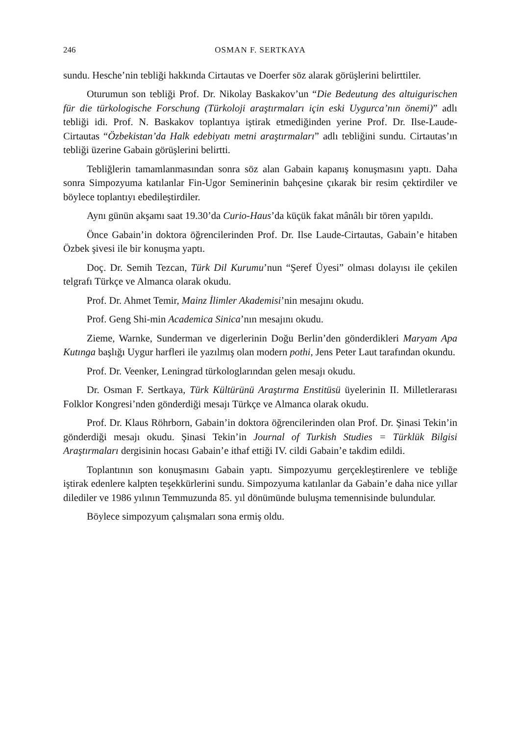246 OSMAN F. SERTKAYA
sundu. Hesche’nin tebliği hakkında Cirtautas ve Doerfer söz alarak görüşlerini belirttiler.
Oturumun son tebliği Prof. Dr. Nikolay Baskakov’un “Die Bedeutung des altuigurischen für die türkologische Forschung (Türkoloji araştırmaları için eski Uygurca’nın önemi)” adlı tebliği idi. Prof. N. Baskakov toplantıya iştirak etmediğinden yerine Prof. Dr. Ilse-Laude-Cirtautas “Özbekistan’da Halk edebiyatı metni araştırmaları” adlı tebliğini sundu. Cirtautas’ın tebliği üzerine Gabain görüşlerini belirtti.
Tebliğlerin tamamlanmasından sonra söz alan Gabain kapanış konuşmasını yaptı. Daha sonra Simpozyuma katılanlar Fin-Ugor Seminerinin bahçesine çıkarak bir resim çektirdiler ve böylece toplantıyı ebedileştirdiler.
Aynı günün akşamı saat 19.30’da Curio-Haus’da küçük fakat mânâlı bir tören yapıldı.
Önce Gabain’in doktora öğrencilerinden Prof. Dr. Ilse Laude-Cirtautas, Gabain’e hitaben Özbek şivesi ile bir konuşma yaptı.
Doç. Dr. Semih Tezcan, Türk Dil Kurumu’nun “Şeref Üyesi” olması dolayısı ile çekilen telgrafı Türkçe ve Almanca olarak okudu.
Prof. Dr. Ahmet Temir, Mainz İlimler Akademisi’nin mesajını okudu.
Prof. Geng Shi-min Academica Sinica’nın mesajını okudu.
Zieme, Warnke, Sunderman ve digerlerinin Doğu Berlin’den gönderdikleri Maryam Apa Kutınga başlığı Uygur harfleri ile yazılmış olan modern pothi, Jens Peter Laut tarafından okundu.
Prof. Dr. Veenker, Leningrad türkologlarından gelen mesajı okudu.
Dr. Osman F. Sertkaya, Türk Kültürünü Araştırma Enstitüsü üyelerinin II. Milletlerarası Folklor Kongresi’nden gönderdiği mesajı Türkçe ve Almanca olarak okudu.
Prof. Dr. Klaus Röhrborn, Gabain’in doktora öğrencilerinden olan Prof. Dr. Şinasi Tekin’in gönderdiği mesajı okudu. Şinasi Tekin’in Journal of Turkish Studies = Türklük Bilgisi Araştırmaları dergisinin hocası Gabain’e ithaf ettiği IV. cildi Gabain’e takdim edildi.
Toplantının son konuşmasını Gabain yaptı. Simpozyumu gerçekleştirenlere ve tebliğe iştirak edenlere kalpten teşekkürlerini sundu. Simpozyuma katılanlar da Gabain’e daha nice yıllar dilediler ve 1986 yılının Temmuzunda 85. yıl dönümünde buluşma temennisinde bulundular.
Böylece simpozyum çalışmaları sona ermiş oldu.